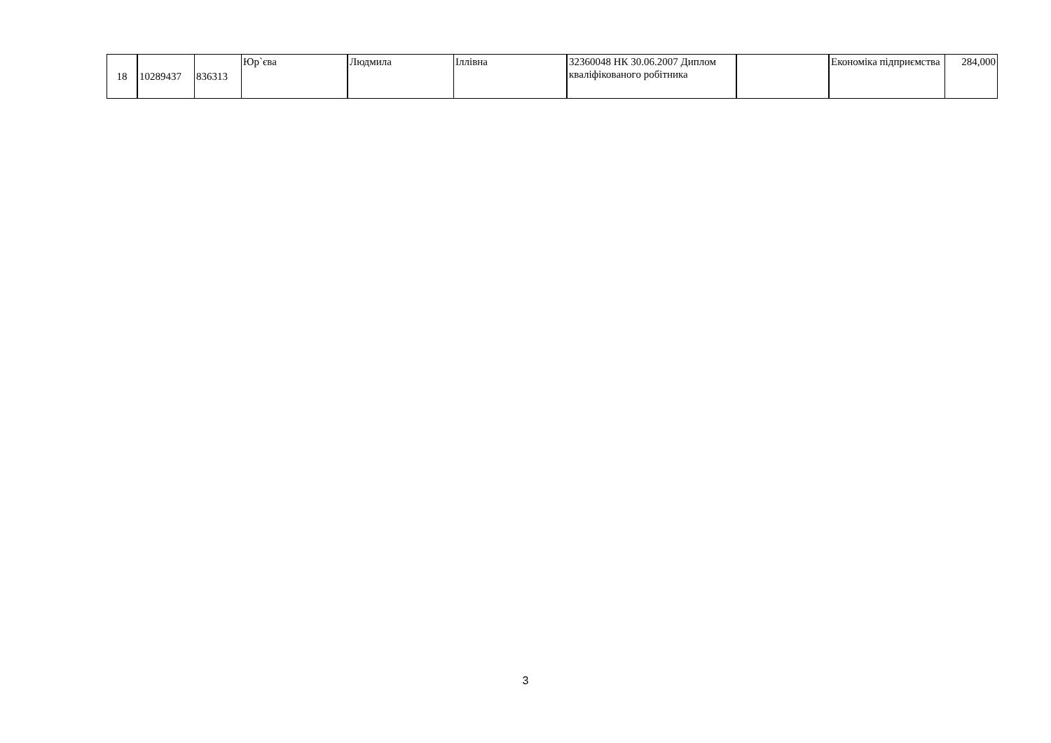| 18 | 10289437 | 836313 | Юр`єва | Людмила | Іллівна | 32360048 НК 30.06.2007 Диплом кваліфікованого робітника | | Економіка підприємства | 284,000 |
3